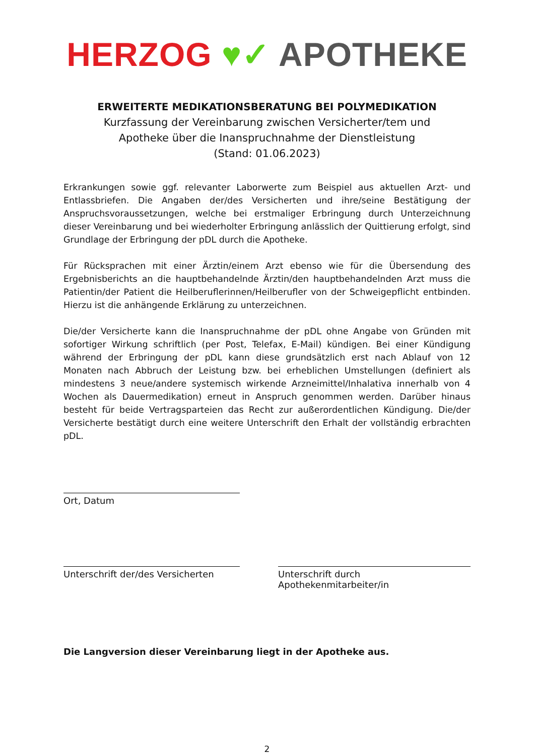HERZOG ♥✓ APOTHEKE
ERWEITERTE MEDIKATIONSBERATUNG BEI POLYMEDIKATION
Kurzfassung der Vereinbarung zwischen Versicherter/tem und
Apotheke über die Inanspruchnahme der Dienstleistung
(Stand: 01.06.2023)
Erkrankungen sowie ggf. relevanter Laborwerte zum Beispiel aus aktuellen Arzt- und Entlassbriefen. Die Angaben der/des Versicherten und ihre/seine Bestätigung der Anspruchsvoraussetzungen, welche bei erstmaliger Erbringung durch Unterzeichnung dieser Vereinbarung und bei wiederholter Erbringung anlässlich der Quittierung erfolgt, sind Grundlage der Erbringung der pDL durch die Apotheke.
Für Rücksprachen mit einer Ärztin/einem Arzt ebenso wie für die Übersendung des Ergebnisberichts an die hauptbehandelnde Ärztin/den hauptbehandelnden Arzt muss die Patientin/der Patient die Heilberuflerinnen/Heilberufler von der Schweigepflicht entbinden. Hierzu ist die anhängende Erklärung zu unterzeichnen.
Die/der Versicherte kann die Inanspruchnahme der pDL ohne Angabe von Gründen mit sofortiger Wirkung schriftlich (per Post, Telefax, E-Mail) kündigen. Bei einer Kündigung während der Erbringung der pDL kann diese grundsätzlich erst nach Ablauf von 12 Monaten nach Abbruch der Leistung bzw. bei erheblichen Umstellungen (definiert als mindestens 3 neue/andere systemisch wirkende Arzneimittel/Inhalativa innerhalb von 4 Wochen als Dauermedikation) erneut in Anspruch genommen werden. Darüber hinaus besteht für beide Vertragsparteien das Recht zur außerordentlichen Kündigung. Die/der Versicherte bestätigt durch eine weitere Unterschrift den Erhalt der vollständig erbrachten pDL.
Ort, Datum
Unterschrift der/des Versicherten
Unterschrift durch Apothekenmitarbeiter/in
Die Langversion dieser Vereinbarung liegt in der Apotheke aus.
2